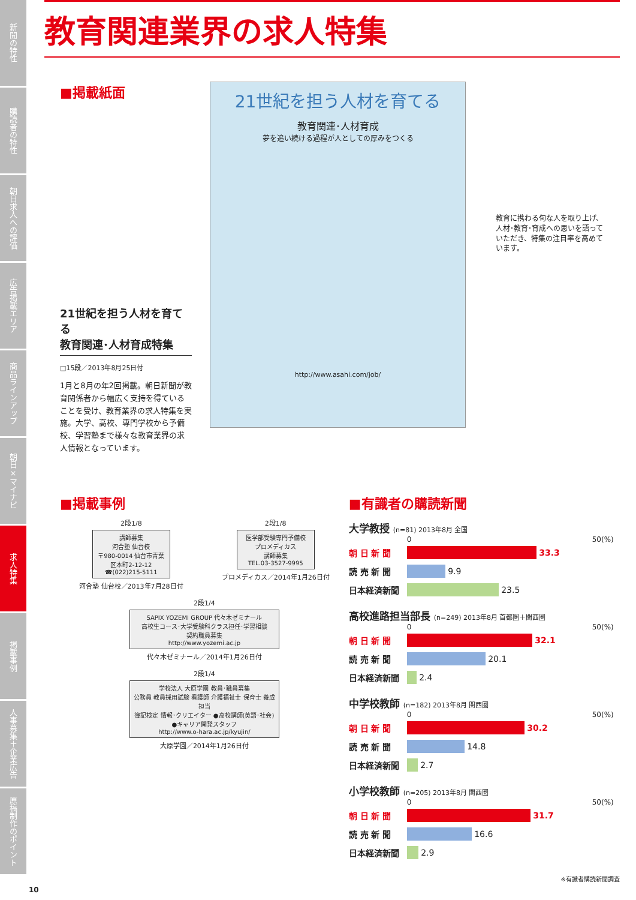新聞の特性
購読者の特性
朝日求人への評価
広告掲載エリア
商品ラインアップ
朝日×マイナビ
求人特集
掲載事例
人事募集＋企業広告
原稿制作のポイント
教育関連業界の求人特集
■掲載紙面
21世紀を担う人材を育てる
教育関連･人材育成特集
□15段／2013年8月25日付
1月と8月の年2回掲載。朝日新聞が教育関係者から幅広く支持を得ていることを受け、教育業界の求人特集を実施。大学、高校、専門学校から予備校、学習塾まで様々な教育業界の求人情報となっています。
21世紀を担う人材を育てる
教育関連･人材育成
夢を追い続ける過程が人としての厚みをつくる
http://www.asahi.com/job/
教育に携わる旬な人を取り上げ、人材･教育･育成への思いを語っていただき、特集の注目率を高めています。
■掲載事例
2段1/8
講師募集
河合塾 仙台校
〒980-0014 仙台市青葉区本町2-12-12
☎(022)215-5111
河合塾 仙台校／2013年7月28日付
2段1/8
医学部受験専門予備校
プロメディカス
講師募集
TEL.03-3527-9995
プロメディカス／2014年1月26日付
2段1/4
SAPIX YOZEMI GROUP 代々木ゼミナール
高校生コース･大学受験科クラス担任･学習相談
契約職員募集
http://www.yozemi.ac.jp
代々木ゼミナール／2014年1月26日付
2段1/4
学校法人 大原学園 教員･職員募集
公務員 教員採用試験 看護師 介護福祉士 保育士 養成担当
簿記検定 情報･クリエイター ●高校講師(英語･社会) ●キャリア開発スタッフ
http://www.o-hara.ac.jp/kyujin/
大原学園／2014年1月26日付
■有識者の購読新聞
大学教授 (n=81) 2013年8月 全国
0 50(%)
朝 日 新 聞 33.3
読 売 新 聞
9.9
日本経済新聞
23.5
高校進路担当部長 (n=249) 2013年8月 首都圏＋関西圏
0 50(%)
朝 日 新 聞 32.1
読 売 新 聞
20.1
日本経済新聞
2.4
中学校教師 (n=182) 2013年8月 関西圏
0 50(%)
朝 日 新 聞 30.2
読 売 新 聞
14.8
日本経済新聞
2.7
小学校教師 (n=205) 2013年8月 関西圏
0 50(%)
朝 日 新 聞 31.7
読 売 新 聞
16.6
日本経済新聞
2.9
※有識者購読新聞調査
10